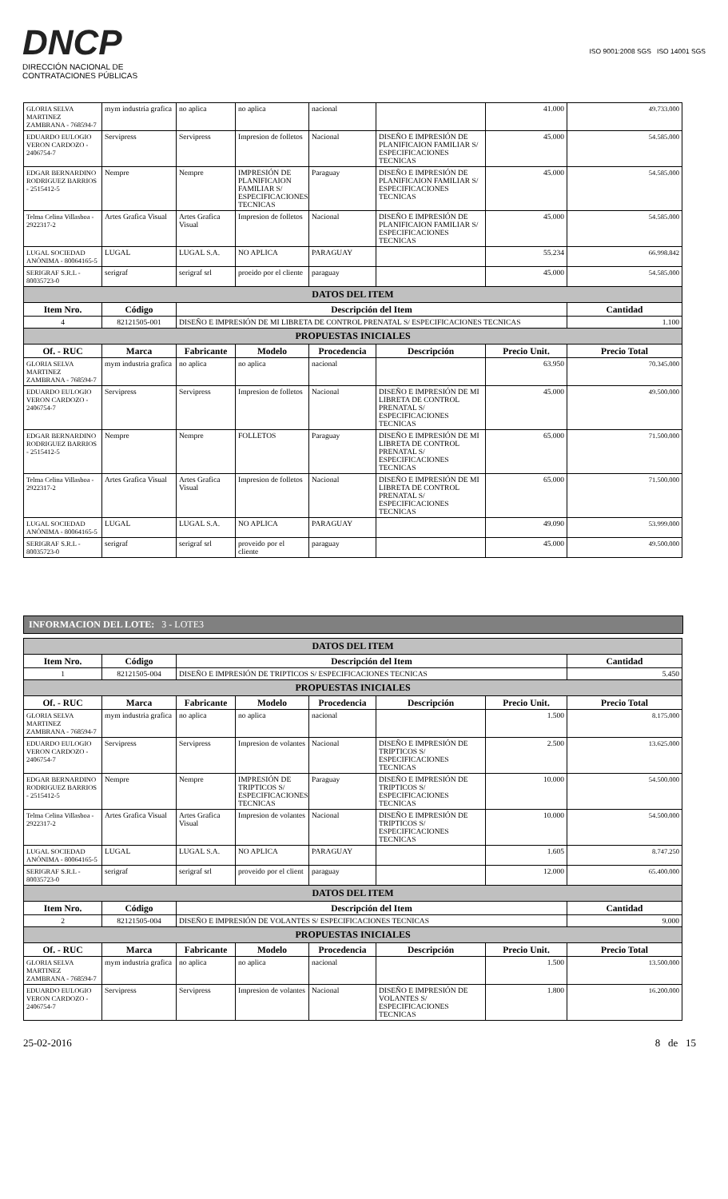DNCP
DIRECCIÓN NACIONAL DE
CONTRATACIONES PÚBLICAS
ISO 9001:2008 SGS ISO 14001 SGS
| GLORIA SELVA MARTINEZ ZAMBRANA - 768594-7 | mym industria grafica | no aplica | no aplica | nacional | | 41.000 | 49.733.000 |
| EDUARDO EULOGIO VERON CARDOZO - 2406754-7 | Servipress | Servipress | Impresion de folletos | Nacional | DISEÑO E IMPRESIÓN DE PLANIFICAION FAMILIAR S/ ESPECIFICACIONES TECNICAS | 45.000 | 54.585.000 |
| EDGAR BERNARDINO RODRIGUEZ BARRIOS - 2515412-5 | Nempre | Nempre | IMPRESIÓN DE PLANIFICAION FAMILIAR S/ ESPECIFICACIONES TECNICAS | Paraguay | DISEÑO E IMPRESIÓN DE PLANIFICAION FAMILIAR S/ ESPECIFICACIONES TECNICAS | 45.000 | 54.585.000 |
| Telma Celina Villasboa - 2922317-2 | Artes Grafica Visual | Artes Grafica Visual | Impresion de folletos | Nacional | DISEÑO E IMPRESIÓN DE PLANIFICAION FAMILIAR S/ ESPECIFICACIONES TECNICAS | 45.000 | 54.585.000 |
| LUGAL SOCIEDAD ANÓNIMA - 80064165-5 | LUGAL | LUGAL S.A. | NO APLICA | PARAGUAY | | 55.234 | 66.998.842 |
| SERIGRAF S.R.L - 80035723-0 | serigraf | serigraf srl | proeido por el cliente | paraguay | | 45.000 | 54.585.000 |
| DATOS DEL ITEM | | | | | | | |
| Item Nro. | Código | Descripción del Item | | | | | Cantidad |
| 4 | 82121505-001 | DISEÑO E IMPRESIÓN DE MI LIBRETA DE CONTROL PRENATAL S/ ESPECIFICACIONES TECNICAS | | | | | 1.100 |
| PROPUESTAS INICIALES | | | | | | | |
| Of. - RUC | Marca | Fabricante | Modelo | Procedencia | Descripción | Precio Unit. | Precio Total |
| GLORIA SELVA MARTINEZ ZAMBRANA - 768594-7 | mym industria grafica | no aplica | no aplica | nacional | | 63.950 | 70.345.000 |
| EDUARDO EULOGIO VERON CARDOZO - 2406754-7 | Servipress | Servipress | Impresion de folletos | Nacional | DISEÑO E IMPRESIÓN DE MI LIBRETA DE CONTROL PRENATAL S/ ESPECIFICACIONES TECNICAS | 45.000 | 49.500.000 |
| EDGAR BERNARDINO RODRIGUEZ BARRIOS - 2515412-5 | Nempre | Nempre | FOLLETOS | Paraguay | DISEÑO E IMPRESIÓN DE MI LIBRETA DE CONTROL PRENATAL S/ ESPECIFICACIONES TECNICAS | 65.000 | 71.500.000 |
| Telma Celina Villasboa - 2922317-2 | Artes Grafica Visual | Artes Grafica Visual | Impresion de folletos | Nacional | DISEÑO E IMPRESIÓN DE MI LIBRETA DE CONTROL PRENATAL S/ ESPECIFICACIONES TECNICAS | 65.000 | 71.500.000 |
| LUGAL SOCIEDAD ANÓNIMA - 80064165-5 | LUGAL | LUGAL S.A. | NO APLICA | PARAGUAY | | 49.090 | 53.999.000 |
| SERIGRAF S.R.L - 80035723-0 | serigraf | serigraf srl | proveido por el cliente | paraguay | | 45.000 | 49.500.000 |
INFORMACION DEL LOTE: 3 - LOTE3
| DATOS DEL ITEM | | | | | | | |
| Item Nro. | Código | Descripción del Item | | | | | Cantidad |
| 1 | 82121505-004 | DISEÑO E IMPRESIÓN DE TRIPTICOS S/ ESPECIFICACIONES TECNICAS | | | | | 5.450 |
| PROPUESTAS INICIALES | | | | | | | |
| Of. - RUC | Marca | Fabricante | Modelo | Procedencia | Descripción | Precio Unit. | Precio Total |
| GLORIA SELVA MARTINEZ ZAMBRANA - 768594-7 | mym industria grafica | no aplica | no aplica | nacional | | 1.500 | 8.175.000 |
| EDUARDO EULOGIO VERON CARDOZO - 2406754-7 | Servipress | Servipress | Impresion de volantes | Nacional | DISEÑO E IMPRESIÓN DE TRIPTICOS S/ ESPECIFICACIONES TECNICAS | 2.500 | 13.625.000 |
| EDGAR BERNARDINO RODRIGUEZ BARRIOS - 2515412-5 | Nempre | Nempre | IMPRESIÓN DE TRIPTICOS S/ ESPECIFICACIONES TECNICAS | Paraguay | DISEÑO E IMPRESIÓN DE TRIPTICOS S/ ESPECIFICACIONES TECNICAS | 10.000 | 54.500.000 |
| Telma Celina Villasboa - 2922317-2 | Artes Grafica Visual | Artes Grafica Visual | Impresion de volantes | Nacional | DISEÑO E IMPRESIÓN DE TRIPTICOS S/ ESPECIFICACIONES TECNICAS | 10.000 | 54.500.000 |
| LUGAL SOCIEDAD ANÓNIMA - 80064165-5 | LUGAL | LUGAL S.A. | NO APLICA | PARAGUAY | | 1.605 | 8.747.250 |
| SERIGRAF S.R.L - 80035723-0 | serigraf | serigraf srl | proveido por el client | paraguay | | 12.000 | 65.400.000 |
| DATOS DEL ITEM | | | | | | | |
| Item Nro. | Código | Descripción del Item | | | | | Cantidad |
| 2 | 82121505-004 | DISEÑO E IMPRESIÓN DE VOLANTES S/ ESPECIFICACIONES TECNICAS | | | | | 9.000 |
| PROPUESTAS INICIALES | | | | | | | |
| Of. - RUC | Marca | Fabricante | Modelo | Procedencia | Descripción | Precio Unit. | Precio Total |
| GLORIA SELVA MARTINEZ ZAMBRANA - 768594-7 | mym industria grafica | no aplica | no aplica | nacional | | 1.500 | 13.500.000 |
| EDUARDO EULOGIO VERON CARDOZO - 2406754-7 | Servipress | Servipress | Impresion de volantes | Nacional | DISEÑO E IMPRESIÓN DE VOLANTES S/ ESPECIFICACIONES TECNICAS | 1.800 | 16.200.000 |
25-02-2016 8 de 15